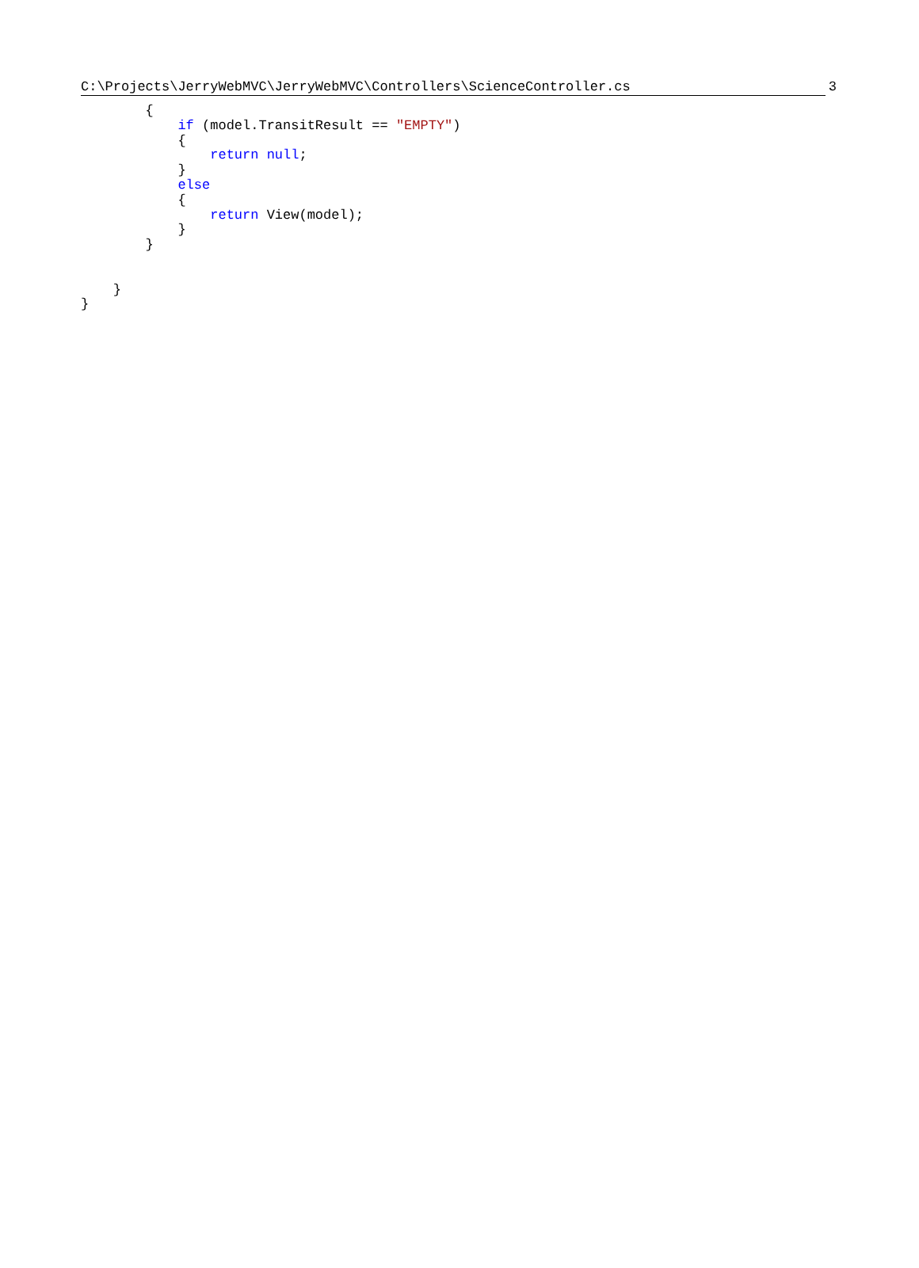C:\Projects\JerryWebMVC\JerryWebMVC\Controllers\ScienceController.cs 3
        {
            if (model.TransitResult == "EMPTY")
            {
                return null;
            }
            else
            {
                return View(model);
            }
        }


    }
}